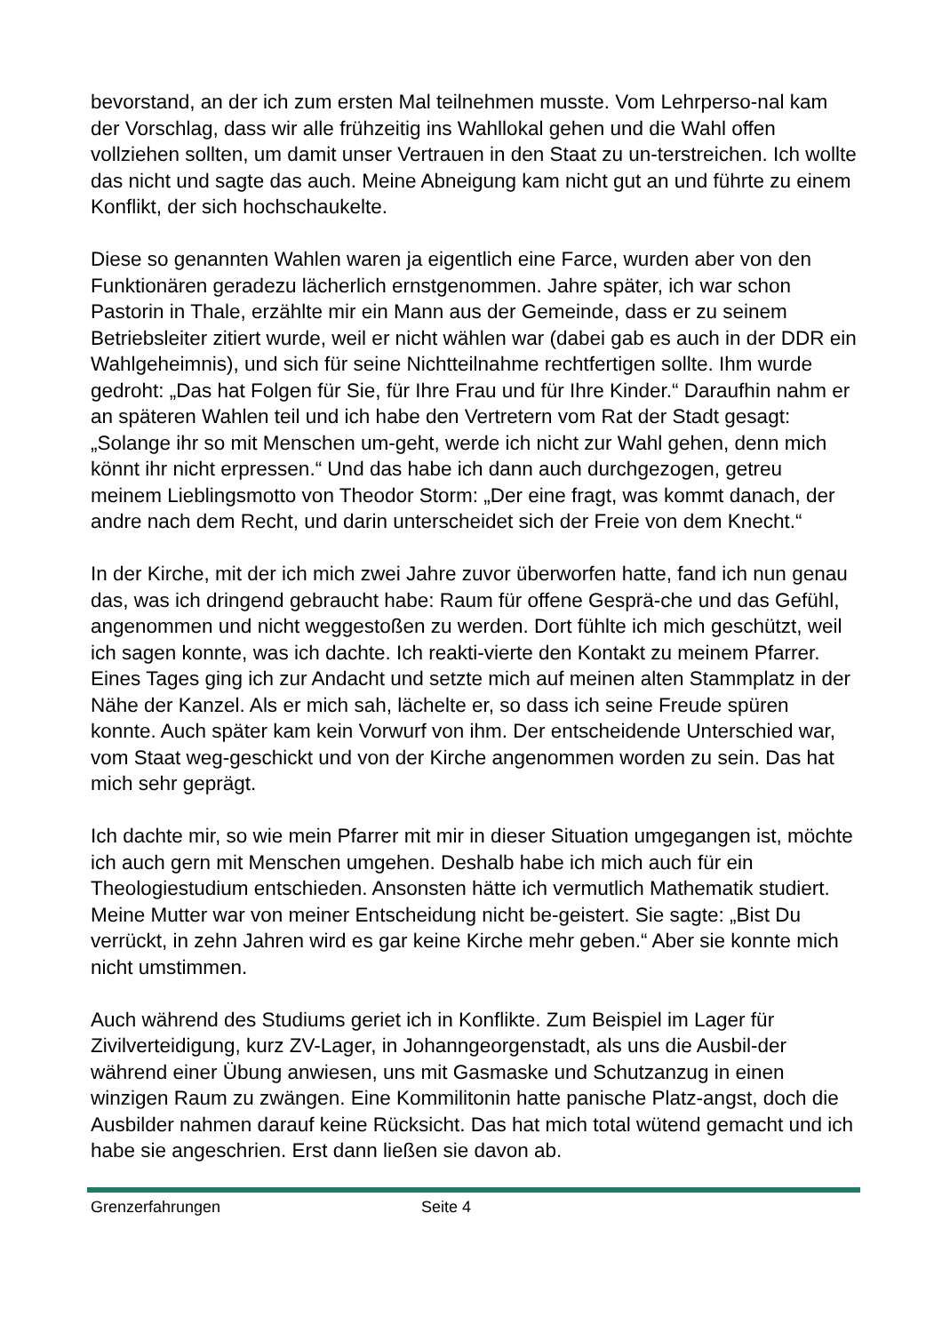bevorstand, an der ich zum ersten Mal teilnehmen musste. Vom Lehrperso-nal kam der Vorschlag, dass wir alle frühzeitig ins Wahllokal gehen und die Wahl offen vollziehen sollten, um damit unser Vertrauen in den Staat zu un-terstreichen. Ich wollte das nicht und sagte das auch. Meine Abneigung kam nicht gut an und führte zu einem Konflikt, der sich hochschaukelte.
Diese so genannten Wahlen waren ja eigentlich eine Farce, wurden aber von den Funktionären geradezu lächerlich ernstgenommen. Jahre später, ich war schon Pastorin in Thale, erzählte mir ein Mann aus der Gemeinde, dass er zu seinem Betriebsleiter zitiert wurde, weil er nicht wählen war (dabei gab es auch in der DDR ein Wahlgeheimnis), und sich für seine Nichtteilnahme rechtfertigen sollte. Ihm wurde gedroht: „Das hat Folgen für Sie, für Ihre Frau und für Ihre Kinder.“ Daraufhin nahm er an späteren Wahlen teil und ich habe den Vertretern vom Rat der Stadt gesagt: „Solange ihr so mit Menschen um-geht, werde ich nicht zur Wahl gehen, denn mich könnt ihr nicht erpressen.“ Und das habe ich dann auch durchgezogen, getreu meinem Lieblingsmotto von Theodor Storm: „Der eine fragt, was kommt danach, der andre nach dem Recht, und darin unterscheidet sich der Freie von dem Knecht.“
In der Kirche, mit der ich mich zwei Jahre zuvor überworfen hatte, fand ich nun genau das, was ich dringend gebraucht habe: Raum für offene Gesprä-che und das Gefühl, angenommen und nicht weggestoßen zu werden. Dort fühlte ich mich geschützt, weil ich sagen konnte, was ich dachte. Ich reakti-vierte den Kontakt zu meinem Pfarrer. Eines Tages ging ich zur Andacht und setzte mich auf meinen alten Stammplatz in der Nähe der Kanzel. Als er mich sah, lächelte er, so dass ich seine Freude spüren konnte. Auch später kam kein Vorwurf von ihm. Der entscheidende Unterschied war, vom Staat weg-geschickt und von der Kirche angenommen worden zu sein. Das hat mich sehr geprägt.
Ich dachte mir, so wie mein Pfarrer mit mir in dieser Situation umgegangen ist, möchte ich auch gern mit Menschen umgehen. Deshalb habe ich mich auch für ein Theologiestudium entschieden. Ansonsten hätte ich vermutlich Mathematik studiert. Meine Mutter war von meiner Entscheidung nicht be-geistert. Sie sagte: „Bist Du verrückt, in zehn Jahren wird es gar keine Kirche mehr geben.“ Aber sie konnte mich nicht umstimmen.
Auch während des Studiums geriet ich in Konflikte. Zum Beispiel im Lager für Zivilverteidigung, kurz ZV-Lager, in Johanngeorgenstadt, als uns die Ausbil-der während einer Übung anwiesen, uns mit Gasmaske und Schutzanzug in einen winzigen Raum zu zwängen. Eine Kommilitonin hatte panische Platz-angst, doch die Ausbilder nahmen darauf keine Rücksicht. Das hat mich total wütend gemacht und ich habe sie angeschrien. Erst dann ließen sie davon ab.
Grenzerfahrungen Seite 4